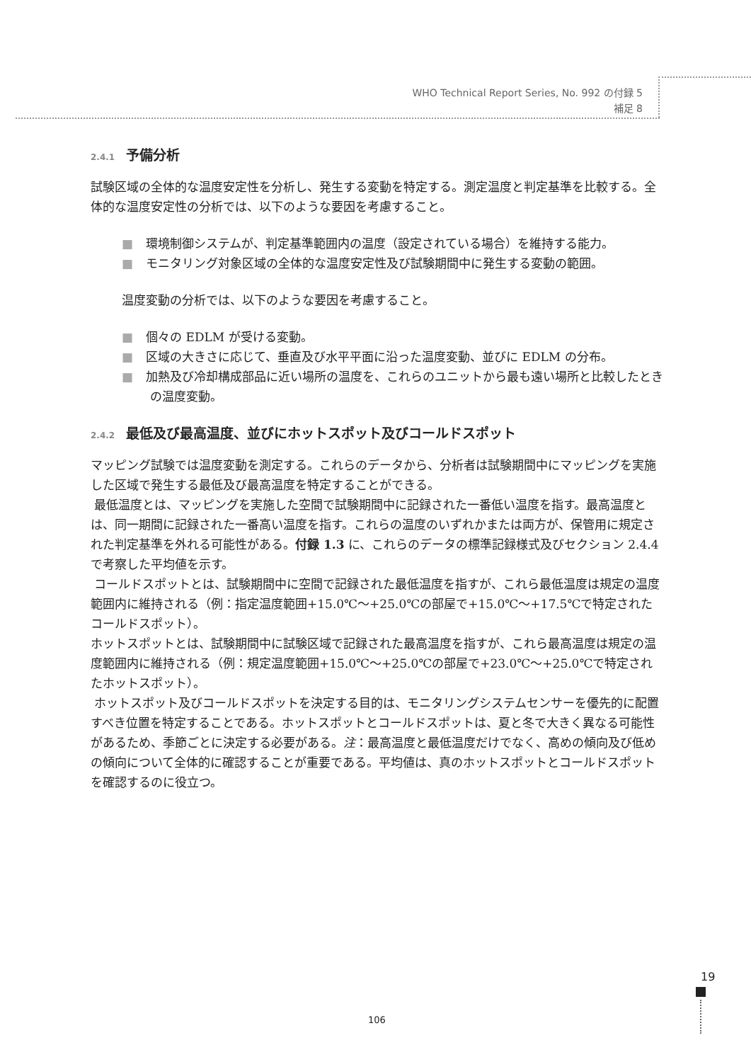WHO Technical Report Series, No. 992 の付録 5
補足 8
2.4.1 予備分析
試験区域の全体的な温度安定性を分析し、発生する変動を特定する。測定温度と判定基準を比較する。全体的な温度安定性の分析では、以下のような要因を考慮すること。
■ 環境制御システムが、判定基準範囲内の温度（設定されている場合）を維持する能力。
■ モニタリング対象区域の全体的な温度安定性及び試験期間中に発生する変動の範囲。
温度変動の分析では、以下のような要因を考慮すること。
■ 個々の EDLM が受ける変動。
■ 区域の大きさに応じて、垂直及び水平平面に沿った温度変動、並びに EDLM の分布。
■ 加熱及び冷却構成部品に近い場所の温度を、これらのユニットから最も遠い場所と比較したときの温度変動。
2.4.2 最低及び最高温度、並びにホットスポット及びコールドスポット
マッピング試験では温度変動を測定する。これらのデータから、分析者は試験期間中にマッピングを実施した区域で発生する最低及び最高温度を特定することができる。
最低温度とは、マッピングを実施した空間で試験期間中に記録された一番低い温度を指す。最高温度とは、同一期間に記録された一番高い温度を指す。これらの温度のいずれかまたは両方が、保管用に規定された判定基準を外れる可能性がある。付録 1.3 に、これらのデータの標準記録様式及びセクション 2.4.4 で考察した平均値を示す。
コールドスポットとは、試験期間中に空間で記録された最低温度を指すが、これら最低温度は規定の温度範囲内に維持される（例：指定温度範囲+15.0℃〜+25.0℃の部屋で+15.0℃〜+17.5℃で特定されたコールドスポット）。
ホットスポットとは、試験期間中に試験区域で記録された最高温度を指すが、これら最高温度は規定の温度範囲内に維持される（例：規定温度範囲+15.0℃〜+25.0℃の部屋で+23.0℃〜+25.0℃で特定されたホットスポット）。
ホットスポット及びコールドスポットを決定する目的は、モニタリングシステムセンサーを優先的に配置すべき位置を特定することである。ホットスポットとコールドスポットは、夏と冬で大きく異なる可能性があるため、季節ごとに決定する必要がある。注：最高温度と最低温度だけでなく、高めの傾向及び低めの傾向について全体的に確認することが重要である。平均値は、真のホットスポットとコールドスポットを確認するのに役立つ。
19
106